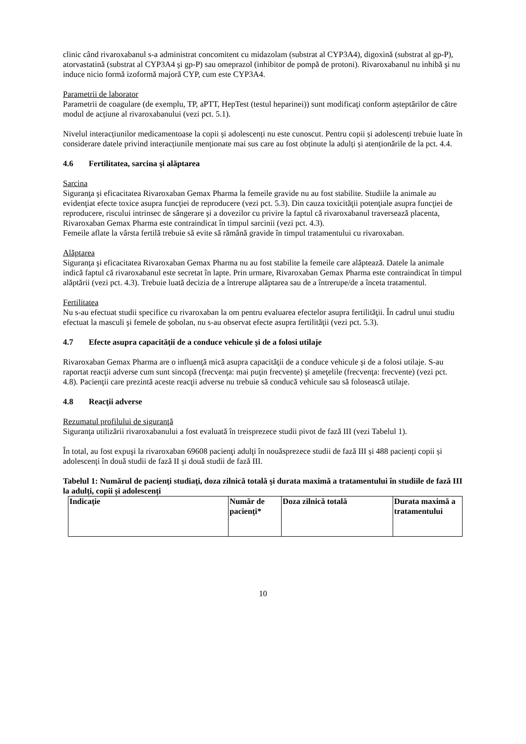clinic când rivaroxabanul s-a administrat concomitent cu midazolam (substrat al CYP3A4), digoxină (substrat al gp-P), atorvastatină (substrat al CYP3A4 şi gp-P) sau omeprazol (inhibitor de pompă de protoni). Rivaroxabanul nu inhibă şi nu induce nicio formă izoformă majoră CYP, cum este CYP3A4.
Parametrii de laborator
Parametrii de coagulare (de exemplu, TP, aPTT, HepTest (testul heparinei)) sunt modificaţi conform așteptărilor de către modul de acțiune al rivaroxabanului (vezi pct. 5.1).
Nivelul interacțiunilor medicamentoase la copii și adolescenți nu este cunoscut. Pentru copii și adolescenți trebuie luate în considerare datele privind interacțiunile menționate mai sus care au fost obținute la adulți și atenționările de la pct. 4.4.
4.6 Fertilitatea, sarcina şi alăptarea
Sarcina
Siguranţa şi eficacitatea Rivaroxaban Gemax Pharma la femeile gravide nu au fost stabilite. Studiile la animale au evidenţiat efecte toxice asupra funcţiei de reproducere (vezi pct. 5.3). Din cauza toxicităţii potenţiale asupra funcţiei de reproducere, riscului intrinsec de sângerare şi a dovezilor cu privire la faptul că rivaroxabanul traversează placenta, Rivaroxaban Gemax Pharma este contraindicat în timpul sarcinii (vezi pct. 4.3).
Femeile aflate la vârsta fertilă trebuie să evite să rămână gravide în timpul tratamentului cu rivaroxaban.
Alăptarea
Siguranţa şi eficacitatea Rivaroxaban Gemax Pharma nu au fost stabilite la femeile care alăptează. Datele la animale indică faptul că rivaroxabanul este secretat în lapte. Prin urmare, Rivaroxaban Gemax Pharma este contraindicat în timpul alăptării (vezi pct. 4.3). Trebuie luată decizia de a întrerupe alăptarea sau de a întrerupe/de a înceta tratamentul.
Fertilitatea
Nu s-au efectuat studii specifice cu rivaroxaban la om pentru evaluarea efectelor asupra fertilităţii. În cadrul unui studiu efectuat la masculi şi femele de şobolan, nu s-au observat efecte asupra fertilităţii (vezi pct. 5.3).
4.7 Efecte asupra capacităţii de a conduce vehicule şi de a folosi utilaje
Rivaroxaban Gemax Pharma are o influenţă mică asupra capacităţii de a conduce vehicule şi de a folosi utilaje. S-au raportat reacţii adverse cum sunt sincopă (frecvenţa: mai puţin frecvente) şi ameţelile (frecvenţa: frecvente) (vezi pct. 4.8). Pacienţii care prezintă aceste reacţii adverse nu trebuie să conducă vehicule sau să folosească utilaje.
4.8 Reacţii adverse
Rezumatul profilului de siguranţă
Siguranţa utilizării rivaroxabanului a fost evaluată în treisprezece studii pivot de fază III (vezi Tabelul 1).
În total, au fost expuşi la rivaroxaban 69608 pacienţi adulţi în nouăsprezece studii de fază III și 488 pacienți copii și adolescenți în două studii de fază II și două studii de fază III.
Tabelul 1: Numărul de pacienţi studiaţi, doza zilnică totală şi durata maximă a tratamentului în studiile de fază III la adulți, copii și adolescenți
| Indicaţie | Număr de pacienţi* | Doza zilnică totală | Durata maximă a tratamentului |
10